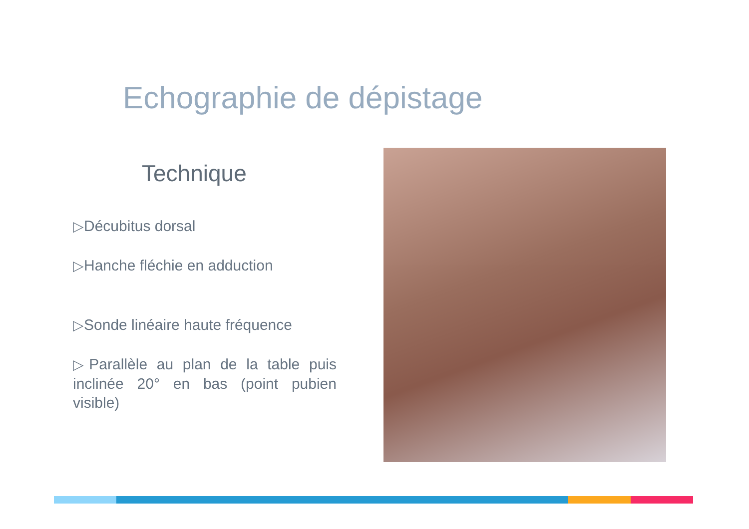Echographie de dépistage
Technique
▷Décubitus dorsal
▷Hanche fléchie en adduction
▷Sonde linéaire haute fréquence
▷Parallèle au plan de la table puis inclinée 20° en bas (point pubien visible)